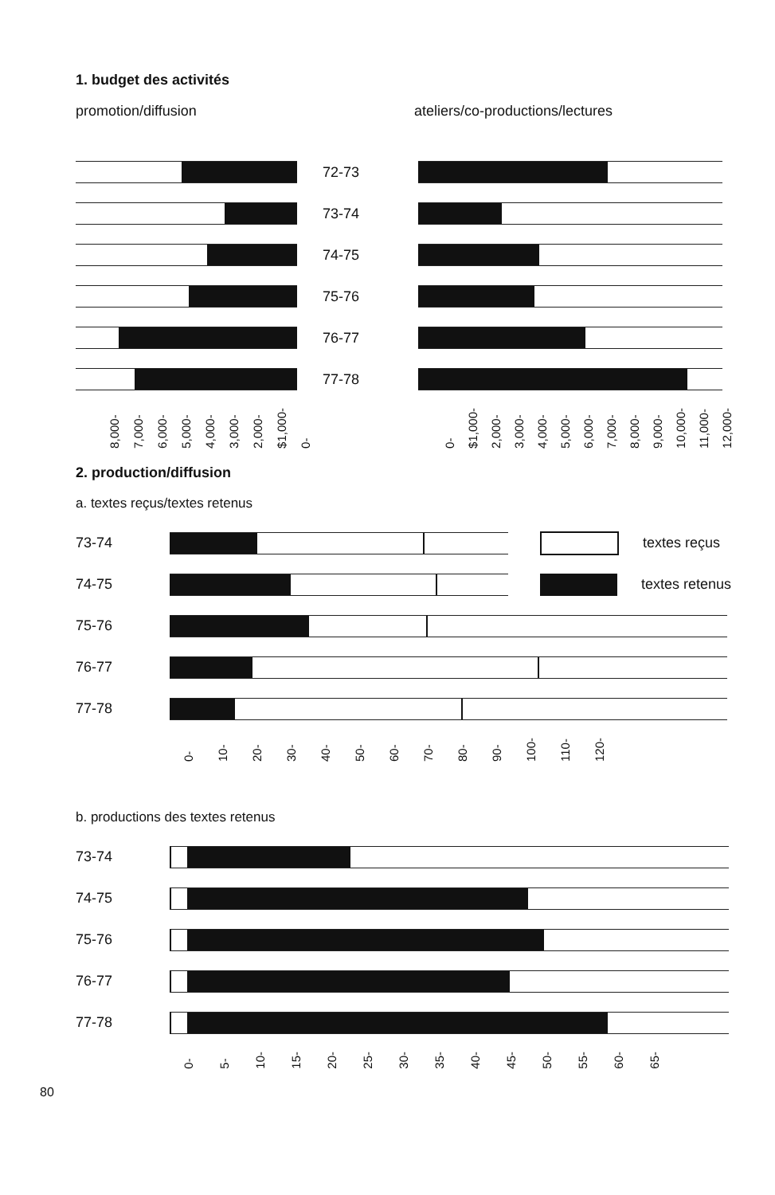1. budget des activités
promotion/diffusion ateliers/co-productions/lectures
72-73
73-74
74-75
75-76
76-77
77-78
8,000- 7,000- 6,000- 5,000- 4,000- 3,000- 2,000- $1,000- 0-
0- $1,000- 2,000- 3,000- 4,000- 5,000- 6,000- 7,000- 8,000- 9,000- 10,000- 11,000- 12,000-
2. production/diffusion
a. textes reçus/textes retenus
73-74 textes reçus
74-75 textes retenus
75-76
76-77
77-78
0- 10- 20- 30- 40- 50- 60- 70- 80- 90- 100- 110- 120-
b. productions des textes retenus
73-74
74-75
75-76
76-77
77-78
0- 5- 10- 15- 20- 25- 30- 35- 40- 45- 50- 55- 60- 65-
80